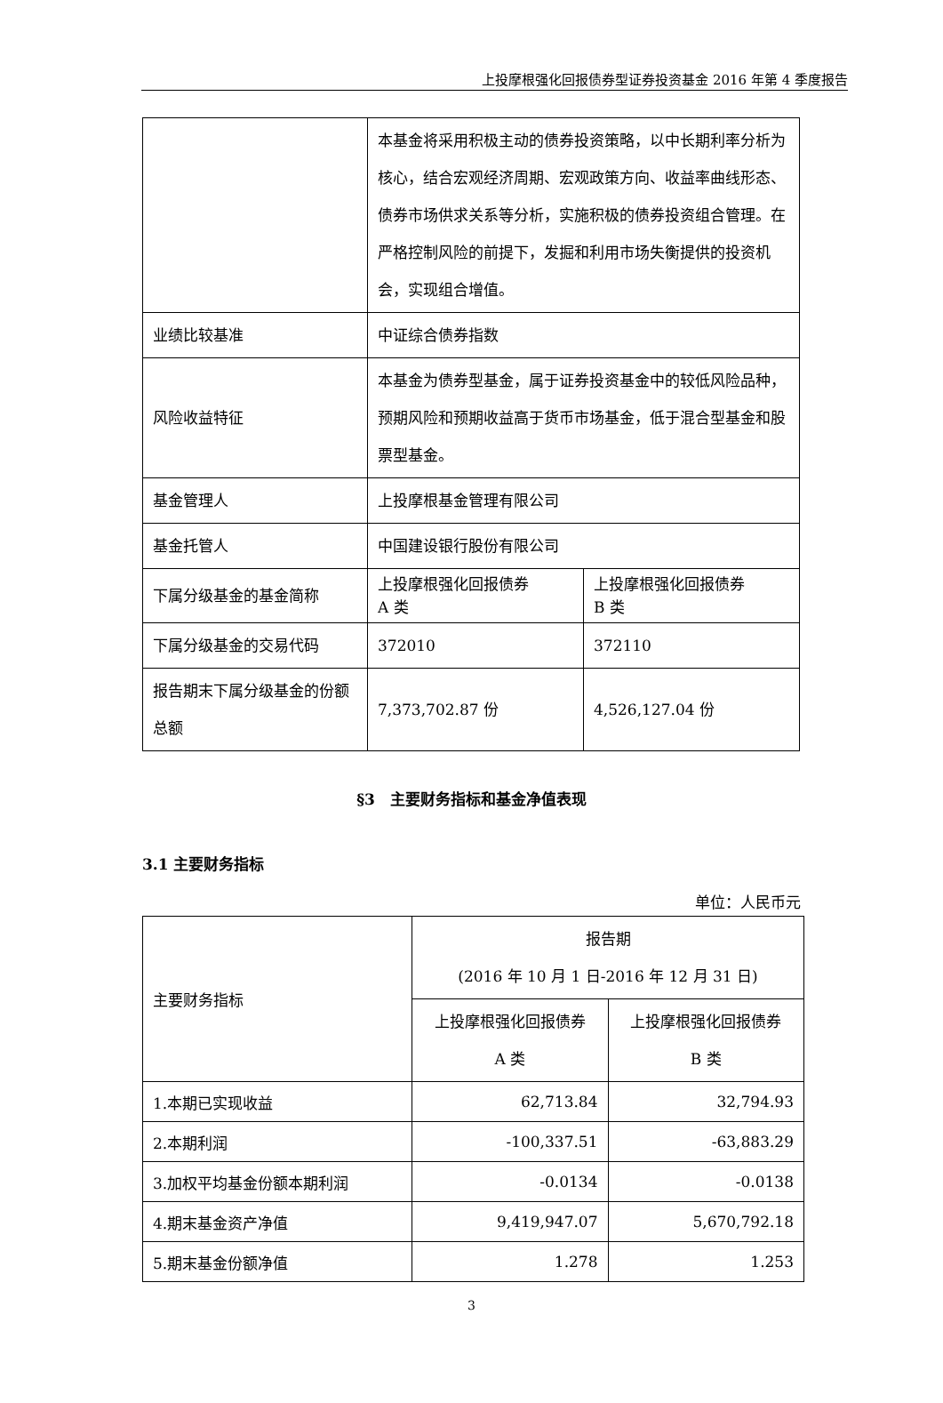上投摩根强化回报债券型证券投资基金 2016 年第 4 季度报告
| | 本基金将采用积极主动的债券投资策略，以中长期利率分析为核心，结合宏观经济周期、宏观政策方向、收益率曲线形态、债券市场供求关系等分析，实施积极的债券投资组合管理。在严格控制风险的前提下，发掘和利用市场失衡提供的投资机会，实现组合增值。 | |
| 业绩比较基准 | 中证综合债券指数 | |
| 风险收益特征 | 本基金为债券型基金，属于证券投资基金中的较低风险品种，预期风险和预期收益高于货币市场基金，低于混合型基金和股票型基金。 | |
| 基金管理人 | 上投摩根基金管理有限公司 | |
| 基金托管人 | 中国建设银行股份有限公司 | |
| 下属分级基金的基金简称 | 上投摩根强化回报债券 A 类 | 上投摩根强化回报债券 B 类 |
| 下属分级基金的交易代码 | 372010 | 372110 |
| 报告期末下属分级基金的份额总额 | 7,373,702.87 份 | 4,526,127.04 份 |
§3　主要财务指标和基金净值表现
3.1 主要财务指标
单位：人民币元
| 主要财务指标 | 报告期 (2016 年 10 月 1 日-2016 年 12 月 31 日) | |
| --- | --- | --- |
| | 上投摩根强化回报债券 A 类 | 上投摩根强化回报债券 B 类 |
| 1.本期已实现收益 | 62,713.84 | 32,794.93 |
| 2.本期利润 | -100,337.51 | -63,883.29 |
| 3.加权平均基金份额本期利润 | -0.0134 | -0.0138 |
| 4.期末基金资产净值 | 9,419,947.07 | 5,670,792.18 |
| 5.期末基金份额净值 | 1.278 | 1.253 |
3